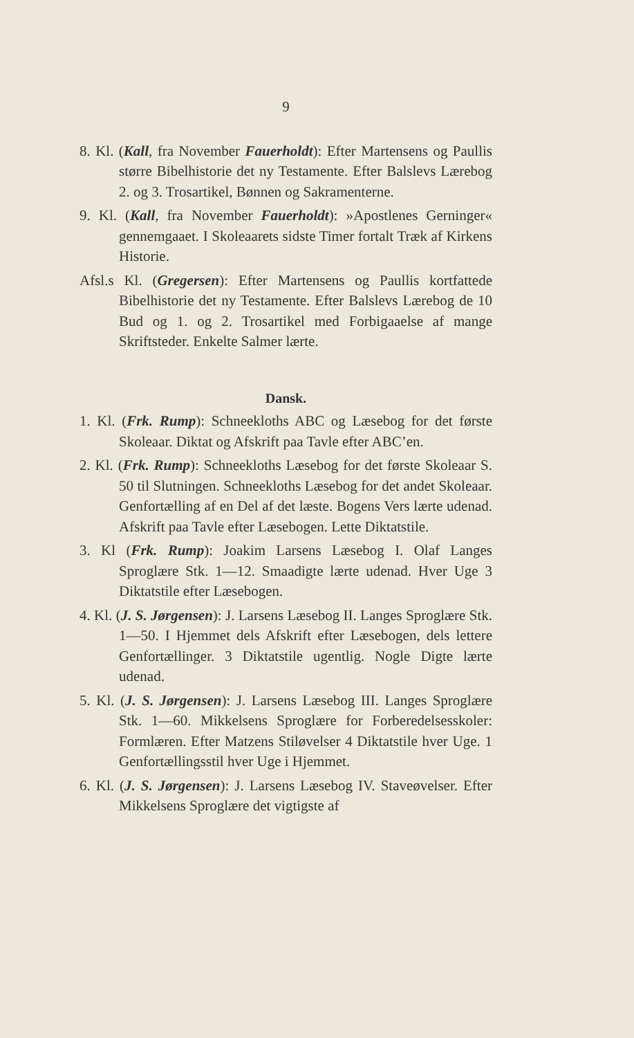9
8. Kl. (Kall, fra November Fauerholdt): Efter Martensens og Paullis større Bibelhistorie det ny Testamente. Efter Balslevs Lærebog 2. og 3. Trosartikel, Bønnen og Sakramenterne.
9. Kl. (Kall, fra November Fauerholdt): »Apostlenes Gerninger« gennemgaaet. I Skoleaarets sidste Timer fortalt Træk af Kirkens Historie.
Afsl.s Kl. (Gregersen): Efter Martensens og Paullis kortfattede Bibelhistorie det ny Testamente. Efter Balslevs Lærebog de 10 Bud og 1. og 2. Trosartikel med Forbigaaelse af mange Skriftsteder. Enkelte Salmer lærte.
Dansk.
1. Kl. (Frk. Rump): Schneekloths ABC og Læsebog for det første Skoleaar. Diktat og Afskrift paa Tavle efter ABC’en.
2. Kl. (Frk. Rump): Schneekloths Læsebog for det første Skoleaar S. 50 til Slutningen. Schneekloths Læsebog for det andet Skoleaar. Genfortælling af en Del af det læste. Bogens Vers lærte udenad. Afskrift paa Tavle efter Læsebogen. Lette Diktatstile.
3. Kl (Frk. Rump): Joakim Larsens Læsebog I. Olaf Langes Sproglære Stk. 1—12. Smaadigte lærte udenad. Hver Uge 3 Diktatstile efter Læsebogen.
4. Kl. (J. S. Jørgensen): J. Larsens Læsebog II. Langes Sproglære Stk. 1—50. I Hjemmet dels Afskrift efter Læsebogen, dels lettere Genfortællinger. 3 Diktatstile ugentlig. Nogle Digte lærte udenad.
5. Kl. (J. S. Jørgensen): J. Larsens Læsebog III. Langes Sproglære Stk. 1—60. Mikkelsens Sproglære for Forberedelsesskoler: Formlæren. Efter Matzens Stiløvelser 4 Diktatstile hver Uge. 1 Genfortællingsstil hver Uge i Hjemmet.
6. Kl. (J. S. Jørgensen): J. Larsens Læsebog IV. Staveøvelser. Efter Mikkelsens Sproglære det vigtigste af